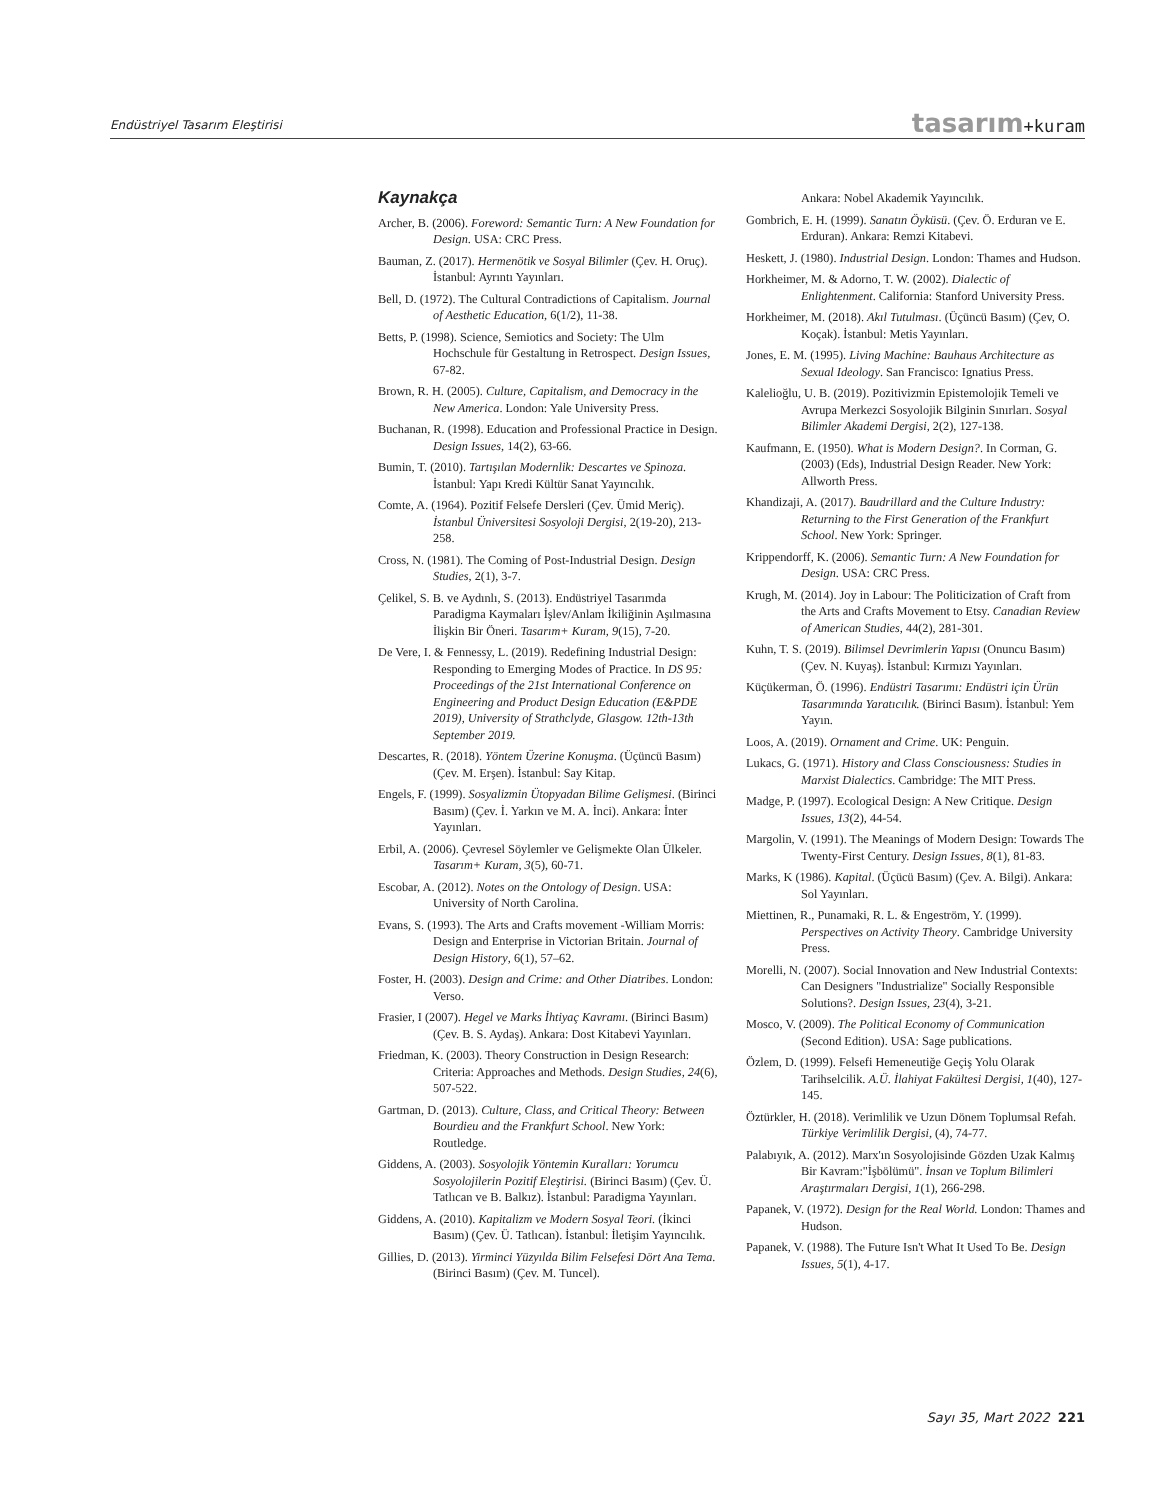Endüstriyel Tasarım Eleştirisi
tasarım+kuram
Kaynakça
Archer, B. (2006). Foreword: Semantic Turn: A New Foundation for Design. USA: CRC Press.
Bauman, Z. (2017). Hermenötik ve Sosyal Bilimler (Çev. H. Oruç). İstanbul: Ayrıntı Yayınları.
Bell, D. (1972). The Cultural Contradictions of Capitalism. Journal of Aesthetic Education, 6(1/2), 11-38.
Betts, P. (1998). Science, Semiotics and Society: The Ulm Hochschule für Gestaltung in Retrospect. Design Issues, 67-82.
Brown, R. H. (2005). Culture, Capitalism, and Democracy in the New America. London: Yale University Press.
Buchanan, R. (1998). Education and Professional Practice in Design. Design Issues, 14(2), 63-66.
Bumin, T. (2010). Tartışılan Modernlik: Descartes ve Spinoza. İstanbul: Yapı Kredi Kültür Sanat Yayıncılık.
Comte, A. (1964). Pozitif Felsefe Dersleri (Çev. Ümid Meriç). İstanbul Üniversitesi Sosyoloji Dergisi, 2(19-20), 213-258.
Cross, N. (1981). The Coming of Post-Industrial Design. Design Studies, 2(1), 3-7.
Çelikel, S. B. ve Aydınlı, S. (2013). Endüstriyel Tasarımda Paradigma Kaymaları İşlev/Anlam İkiliğinin Aşılmasına İlişkin Bir Öneri. Tasarım+ Kuram, 9(15), 7-20.
De Vere, I. & Fennessy, L. (2019). Redefining Industrial Design: Responding to Emerging Modes of Practice. In DS 95: Proceedings of the 21st International Conference on Engineering and Product Design Education (E&PDE 2019), University of Strathclyde, Glasgow. 12th-13th September 2019.
Descartes, R. (2018). Yöntem Üzerine Konuşma. (Üçüncü Basım) (Çev. M. Erşen). İstanbul: Say Kitap.
Engels, F. (1999). Sosyalizmin Ütopyadan Bilime Gelişmesi. (Birinci Basım) (Çev. İ. Yarkın ve M. A. İnci). Ankara: İnter Yayınları.
Erbil, A. (2006). Çevresel Söylemler ve Gelişmekte Olan Ülkeler. Tasarım+ Kuram, 3(5), 60-71.
Escobar, A. (2012). Notes on the Ontology of Design. USA: University of North Carolina.
Evans, S. (1993). The Arts and Crafts movement -William Morris: Design and Enterprise in Victorian Britain. Journal of Design History, 6(1), 57–62.
Foster, H. (2003). Design and Crime: and Other Diatribes. London: Verso.
Frasier, I (2007). Hegel ve Marks İhtiyaç Kavramı. (Birinci Basım) (Çev. B. S. Aydaş). Ankara: Dost Kitabevi Yayınları.
Friedman, K. (2003). Theory Construction in Design Research: Criteria: Approaches and Methods. Design Studies, 24(6), 507-522.
Gartman, D. (2013). Culture, Class, and Critical Theory: Between Bourdieu and the Frankfurt School. New York: Routledge.
Giddens, A. (2003). Sosyolojik Yöntemin Kuralları: Yorumcu Sosyolojilerin Pozitif Eleştirisi. (Birinci Basım) (Çev. Ü. Tatlıcan ve B. Balkız). İstanbul: Paradigma Yayınları.
Giddens, A. (2010). Kapitalizm ve Modern Sosyal Teori. (İkinci Basım) (Çev. Ü. Tatlıcan). İstanbul: İletişim Yayıncılık.
Gillies, D. (2013). Yirminci Yüzyılda Bilim Felsefesi Dört Ana Tema. (Birinci Basım) (Çev. M. Tuncel).
Ankara: Nobel Akademik Yayıncılık.
Gombrich, E. H. (1999). Sanatın Öyküsü. (Çev. Ö. Erduran ve E. Erduran). Ankara: Remzi Kitabevi.
Heskett, J. (1980). Industrial Design. London: Thames and Hudson.
Horkheimer, M. & Adorno, T. W. (2002). Dialectic of Enlightenment. California: Stanford University Press.
Horkheimer, M. (2018). Akıl Tutulması. (Üçüncü Basım) (Çev, O. Koçak). İstanbul: Metis Yayınları.
Jones, E. M. (1995). Living Machine: Bauhaus Architecture as Sexual Ideology. San Francisco: Ignatius Press.
Kalelioğlu, U. B. (2019). Pozitivizmin Epistemolojik Temeli ve Avrupa Merkezci Sosyolojik Bilginin Sınırları. Sosyal Bilimler Akademi Dergisi, 2(2), 127-138.
Kaufmann, E. (1950). What is Modern Design?. In Corman, G. (2003) (Eds), Industrial Design Reader. New York: Allworth Press.
Khandizaji, A. (2017). Baudrillard and the Culture Industry: Returning to the First Generation of the Frankfurt School. New York: Springer.
Krippendorff, K. (2006). Semantic Turn: A New Foundation for Design. USA: CRC Press.
Krugh, M. (2014). Joy in Labour: The Politicization of Craft from the Arts and Crafts Movement to Etsy. Canadian Review of American Studies, 44(2), 281-301.
Kuhn, T. S. (2019). Bilimsel Devrimlerin Yapısı (Onuncu Basım) (Çev. N. Kuyaş). İstanbul: Kırmızı Yayınları.
Küçükerman, Ö. (1996). Endüstri Tasarımı: Endüstri için Ürün Tasarımında Yaratıcılık. (Birinci Basım). İstanbul: Yem Yayın.
Loos, A. (2019). Ornament and Crime. UK: Penguin.
Lukacs, G. (1971). History and Class Consciousness: Studies in Marxist Dialectics. Cambridge: The MIT Press.
Madge, P. (1997). Ecological Design: A New Critique. Design Issues, 13(2), 44-54.
Margolin, V. (1991). The Meanings of Modern Design: Towards The Twenty-First Century. Design Issues, 8(1), 81-83.
Marks, K (1986). Kapital. (Üçücü Basım) (Çev. A. Bilgi). Ankara: Sol Yayınları.
Miettinen, R., Punamaki, R. L. & Engeström, Y. (1999). Perspectives on Activity Theory. Cambridge University Press.
Morelli, N. (2007). Social Innovation and New Industrial Contexts: Can Designers "Industrialize" Socially Responsible Solutions?. Design Issues, 23(4), 3-21.
Mosco, V. (2009). The Political Economy of Communication (Second Edition). USA: Sage publications.
Özlem, D. (1999). Felsefi Hemeneutiğe Geçiş Yolu Olarak Tarihselcilik. A.Ü. İlahiyat Fakültesi Dergisi, 1(40), 127-145.
Öztürkler, H. (2018). Verimlilik ve Uzun Dönem Toplumsal Refah. Türkiye Verimlilik Dergisi, (4), 74-77.
Palabıyık, A. (2012). Marx'ın Sosyolojisinde Gözden Uzak Kalmış Bir Kavram:"İşbölümü". İnsan ve Toplum Bilimleri Araştırmaları Dergisi, 1(1), 266-298.
Papanek, V. (1972). Design for the Real World. London: Thames and Hudson.
Papanek, V. (1988). The Future Isn't What It Used To Be. Design Issues, 5(1), 4-17.
Sayı 35, Mart 2022 221